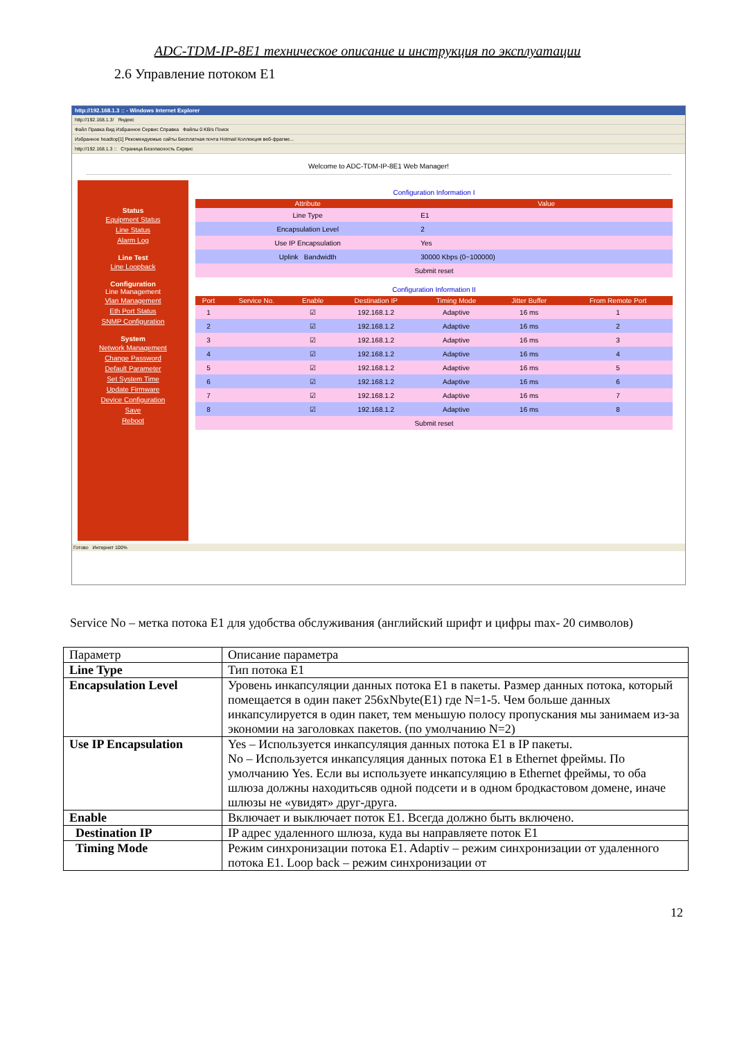ADC-TDM-IP-8E1 техническое описание и инструкция по эксплуатации
2.6 Управление потоком E1
http://192.168.1.3 :: - Windows Internet Explorer
http://192.168.1.3/ Яндекс
Файл Правка Вид Избранное Сервис Справка Файлы 0 KB/s Поиск
Избранное headtop[1] Рекомендуемые сайты Бесплатная почта Hotmail Коллекция веб-фрагме...
http://192.168.1.3 :: Страница Безопасность Сервис
Welcome to ADC-TDM-IP-8E1 Web Manager!
Status
Equipment Status
Line Status
Alarm Log
Line Test
Line Loopback
Configuration
Line Management
Vlan Management
Eth Port Status
SNMP Configuration
System
Network Management
Change Password
Default Parameter
Set System Time
Update Firmware
Device Configuration
Save
Reboot
Configuration Information I
| Attribute | Value |
| --- | --- |
| Line Type | E1 |
| Encapsulation Level | 2 |
| Use IP Encapsulation | Yes |
| Uplink Bandwidth | 30000 Kbps (0~100000) |
| Submit reset | |
Configuration Information II
| Port | Service No. | Enable | Destination IP | Timing Mode | Jitter Buffer | From Remote Port |
| --- | --- | --- | --- | --- | --- | --- |
| 1 | | ☑ | 192.168.1.2 | Adaptive | 16 ms | 1 |
| 2 | | ☑ | 192.168.1.2 | Adaptive | 16 ms | 2 |
| 3 | | ☑ | 192.168.1.2 | Adaptive | 16 ms | 3 |
| 4 | | ☑ | 192.168.1.2 | Adaptive | 16 ms | 4 |
| 5 | | ☑ | 192.168.1.2 | Adaptive | 16 ms | 5 |
| 6 | | ☑ | 192.168.1.2 | Adaptive | 16 ms | 6 |
| 7 | | ☑ | 192.168.1.2 | Adaptive | 16 ms | 7 |
| 8 | | ☑ | 192.168.1.2 | Adaptive | 16 ms | 8 |
| Submit reset | | | | | | |
Готово Интернет 100%
Service No – метка потока E1 для удобства обслуживания (английский шрифт и цифры max- 20 символов)
| Параметр | Описание параметра |
| Line Type | Тип потока E1 |
| Encapsulation Level | Уровень инкапсуляции данных потока E1 в пакеты. Размер данных потока, который помещается в один пакет 256xNbyte(E1) где N=1-5. Чем больше данных инкапсулируется в один пакет, тем меньшую полосу пропускания мы занимаем из-за экономии на заголовках пакетов. (по умолчанию N=2) |
| Use IP Encapsulation | Yes – Используется инкапсуляция данных потока E1 в IP пакеты. No – Используется инкапсуляция данных потока E1 в Ethernet фреймы. По умолчанию Yes. Если вы используете инкапсуляцию в Ethernet фреймы, то оба шлюза должны находитьсяв одной подсети и в одном бродкастовом домене, иначе шлюзы не «увидят» друг-друга. |
| Enable | Включает и выключает поток E1. Всегда должно быть включено. |
| Destination IP | IP адрес удаленного шлюза, куда вы направляете поток E1 |
| Timing Mode | Режим синхронизации потока E1. Adaptiv – режим синхронизации от удаленного потока E1. Loop back – режим синхронизации от |
12